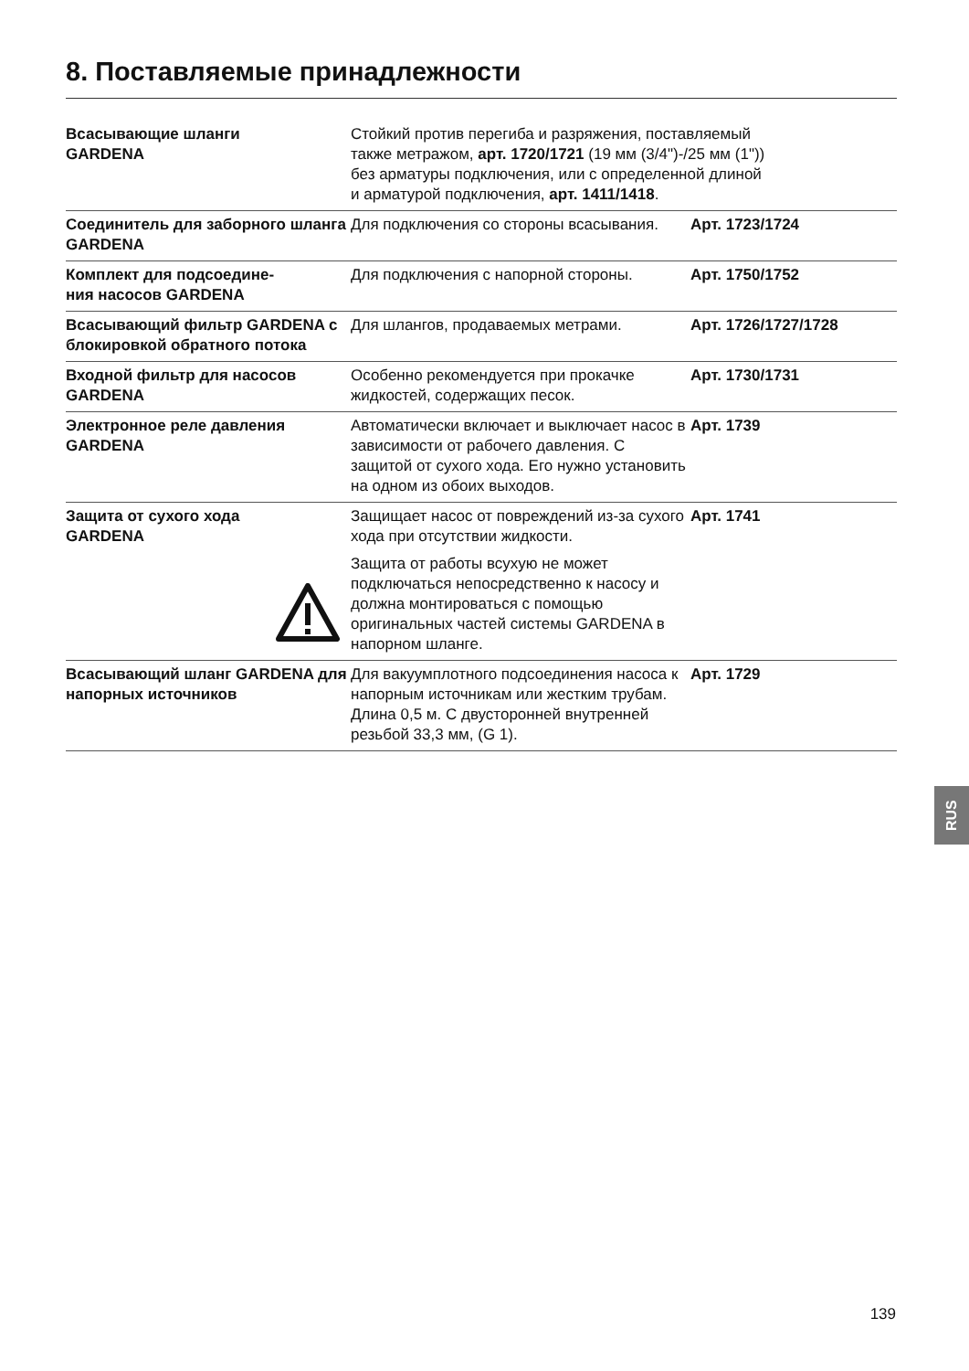8. Поставляемые принадлежности
| Всасывающие шланги GARDENA | Стойкий против перегиба и разряжения, поставляемый также метражом, арт. 1720/1721 (19 мм (3/4")-/25 мм (1")) без арматуры подключения, или с определенной длиной и арматурой подключения, арт. 1411/1418 . | |
| Соединитель для заборного шланга GARDENA | Для подключения со стороны всасывания. | Арт. 1723/1724 |
| Комплект для подсоедине- ния насосов GARDENA | Для подключения с напорной стороны. | Арт. 1750/1752 |
| Всасывающий фильтр GARDENA с блокировкой обратного потока | Для шлангов, продаваемых метрами. | Арт. 1726/1727/1728 |
| Входной фильтр для насосов GARDENA | Особенно рекомендуется при прокачке жидкостей, содержащих песок. | Арт. 1730/1731 |
| Электронное реле давления GARDENA | Автоматически включает и выключает насос в зависимости от рабочего давления. С защитой от сухого хода. Его нужно установить на одном из обоих выходов. | Арт. 1739 |
| Защита от сухого хода GARDENA | Защищает насос от повреждений из-за сухого хода при отсутствии жидкости. Защита от работы всухую не может подключаться непосредственно к насосу и должна монтироваться с помощью оригинальных частей системы GARDENA в напорном шланге. | Арт. 1741 |
| Всасывающий шланг GARDENA для напорных источников | Для вакуумплотного подсоединения насоса к напорным источникам или жестким трубам. Длина 0,5 м. С двусторонней внутренней резьбой 33,3 мм, (G 1). | Арт. 1729 |
RUS
139